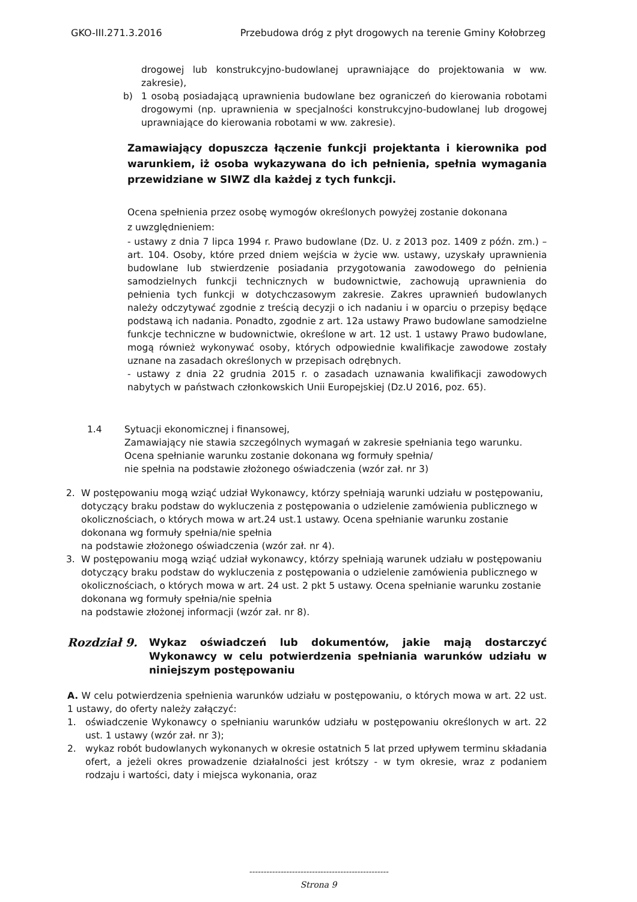GKO-III.271.3.2016 Przebudowa dróg z płyt drogowych na terenie Gminy Kołobrzeg
drogowej lub konstrukcyjno-budowlanej uprawniające do projektowania w ww. zakresie),
b) 1 osobą posiadającą uprawnienia budowlane bez ograniczeń do kierowania robotami drogowymi (np. uprawnienia w specjalności konstrukcyjno-budowlanej lub drogowej uprawniające do kierowania robotami w ww. zakresie).
Zamawiający dopuszcza łączenie funkcji projektanta i kierownika pod warunkiem, iż osoba wykazywana do ich pełnienia, spełnia wymagania przewidziane w SIWZ dla każdej z tych funkcji.
Ocena spełnienia przez osobę wymogów określonych powyżej zostanie dokonana
z uwzględnieniem:
- ustawy z dnia 7 lipca 1994 r. Prawo budowlane (Dz. U. z 2013 poz. 1409 z późn. zm.) – art. 104. Osoby, które przed dniem wejścia w życie ww. ustawy, uzyskały uprawnienia budowlane lub stwierdzenie posiadania przygotowania zawodowego do pełnienia samodzielnych funkcji technicznych w budownictwie, zachowują uprawnienia do pełnienia tych funkcji w dotychczasowym zakresie. Zakres uprawnień budowlanych należy odczytywać zgodnie z treścią decyzji o ich nadaniu i w oparciu o przepisy będące podstawą ich nadania. Ponadto, zgodnie z art. 12a ustawy Prawo budowlane samodzielne funkcje techniczne w budownictwie, określone w art. 12 ust. 1 ustawy Prawo budowlane, mogą również wykonywać osoby, których odpowiednie kwalifikacje zawodowe zostały uznane na zasadach określonych w przepisach odrębnych.
- ustawy z dnia 22 grudnia 2015 r. o zasadach uznawania kwalifikacji zawodowych nabytych w państwach członkowskich Unii Europejskiej (Dz.U 2016, poz. 65).
1.4 Sytuacji ekonomicznej i finansowej,
Zamawiający nie stawia szczególnych wymagań w zakresie spełniania tego warunku. Ocena spełnianie warunku zostanie dokonana wg formuły spełnia/
nie spełnia na podstawie złożonego oświadczenia (wzór zał. nr 3)
2. W postępowaniu mogą wziąć udział Wykonawcy, którzy spełniają warunki udziału w postępowaniu, dotyczący braku podstaw do wykluczenia z postępowania o udzielenie zamówienia publicznego w okolicznościach, o których mowa w art.24 ust.1 ustawy. Ocena spełnianie warunku zostanie dokonana wg formuły spełnia/nie spełnia
na podstawie złożonego oświadczenia (wzór zał. nr 4).
3. W postępowaniu mogą wziąć udział wykonawcy, którzy spełniają warunek udziału w postępowaniu dotyczący braku podstaw do wykluczenia z postępowania o udzielenie zamówienia publicznego w okolicznościach, o których mowa w art. 24 ust. 2 pkt 5 ustawy. Ocena spełnianie warunku zostanie dokonana wg formuły spełnia/nie spełnia
na podstawie złożonej informacji (wzór zał. nr 8).
Rozdział 9.
Wykaz oświadczeń lub dokumentów, jakie mają dostarczyć Wykonawcy w celu potwierdzenia spełniania warunków udziału w niniejszym postępowaniu
A. W celu potwierdzenia spełnienia warunków udziału w postępowaniu, o których mowa w art. 22 ust. 1 ustawy, do oferty należy załączyć:
1. oświadczenie Wykonawcy o spełnianiu warunków udziału w postępowaniu określonych w art. 22 ust. 1 ustawy (wzór zał. nr 3);
2. wykaz robót budowlanych wykonanych w okresie ostatnich 5 lat przed upływem terminu składania ofert, a jeżeli okres prowadzenie działalności jest krótszy - w tym okresie, wraz z podaniem rodzaju i wartości, daty i miejsca wykonania, oraz
-------------------------------------------------
Strona 9